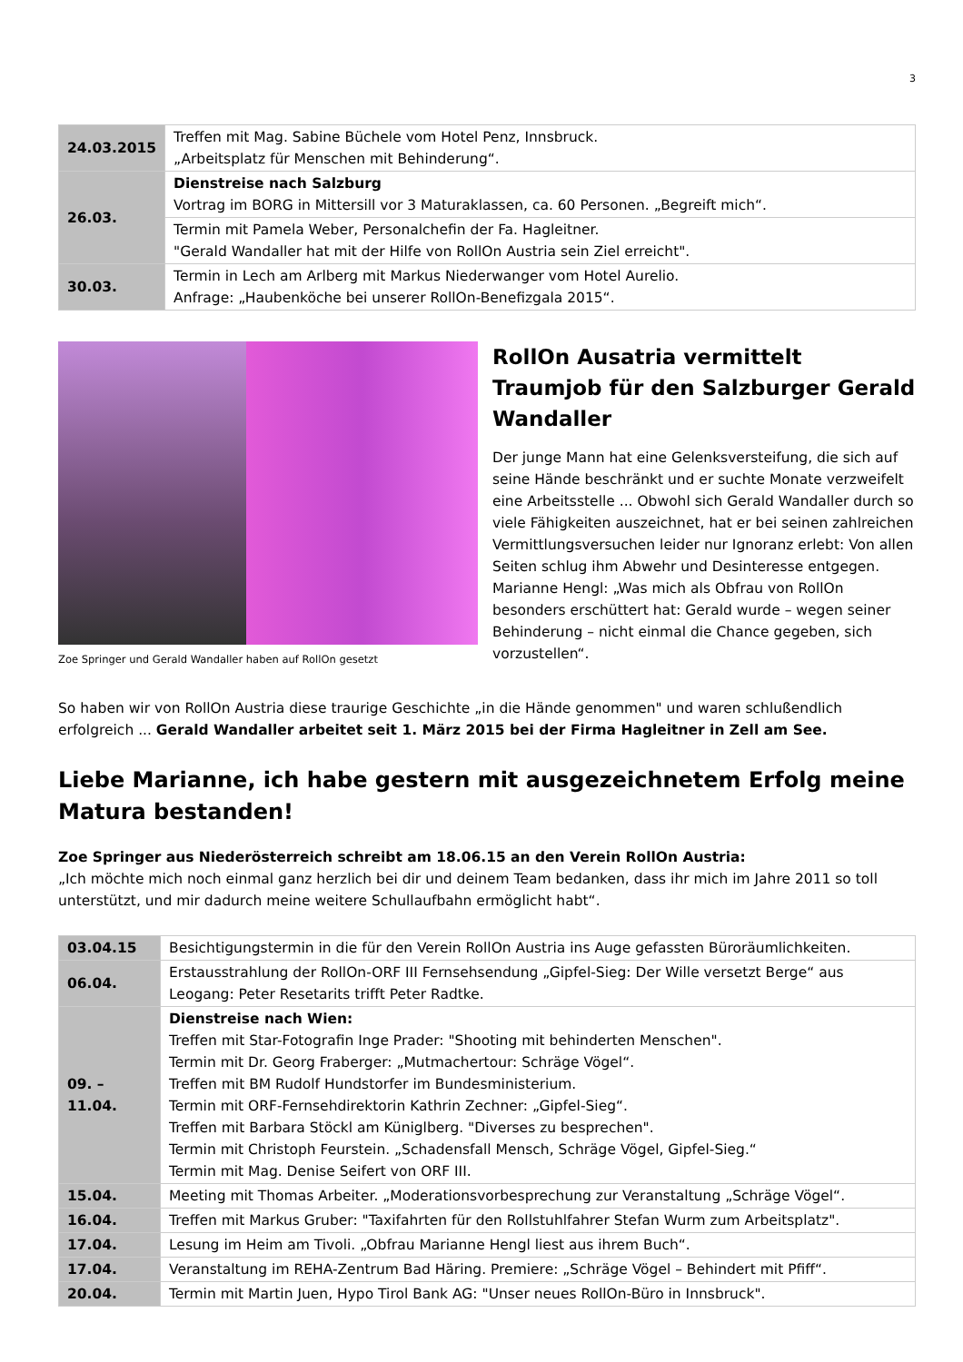3
| 24.03.2015 | Treffen mit Mag. Sabine Büchele vom Hotel Penz, Innsbruck. „Arbeitsplatz für Menschen mit Behinderung“. |
| 26.03. | Dienstreise nach Salzburg Vortrag im BORG in Mittersill vor 3 Maturaklassen, ca. 60 Personen. „Begreift mich“. |
| | Termin mit Pamela Weber, Personalchefin der Fa. Hagleitner. "Gerald Wandaller hat mit der Hilfe von RollOn Austria sein Ziel erreicht". |
| 30.03. | Termin in Lech am Arlberg mit Markus Niederwanger vom Hotel Aurelio. Anfrage: „Haubenköche bei unserer RollOn-Benefizgala 2015“. |
Zoe Springer und Gerald Wandaller haben auf RollOn gesetzt
RollOn Ausatria vermittelt Traumjob für den Salzburger Gerald Wandaller
Der junge Mann hat eine Gelenksversteifung, die sich auf seine Hände beschränkt und er suchte Monate verzweifelt eine Arbeitsstelle ... Obwohl sich Gerald Wandaller durch so viele Fähigkeiten auszeichnet, hat er bei seinen zahlreichen Vermittlungsversuchen leider nur Ignoranz erlebt: Von allen Seiten schlug ihm Abwehr und Desinteresse entgegen.
Marianne Hengl: „Was mich als Obfrau von RollOn besonders erschüttert hat: Gerald wurde – wegen seiner Behinderung – nicht einmal die Chance gegeben, sich vorzustellen“.
So haben wir von RollOn Austria diese traurige Geschichte „in die Hände genommen" und waren schlußendlich erfolgreich ... Gerald Wandaller arbeitet seit 1. März 2015 bei der Firma Hagleitner in Zell am See.
Liebe Marianne, ich habe gestern mit ausgezeichnetem Erfolg meine Matura bestanden!
Zoe Springer aus Niederösterreich schreibt am 18.06.15 an den Verein RollOn Austria:
„Ich möchte mich noch einmal ganz herzlich bei dir und deinem Team bedanken, dass ihr mich im Jahre 2011 so toll unterstützt, und mir dadurch meine weitere Schullaufbahn ermöglicht habt“.
| 03.04.15 | Besichtigungstermin in die für den Verein RollOn Austria ins Auge gefassten Büroräumlichkeiten. |
| 06.04. | Erstausstrahlung der RollOn-ORF III Fernsehsendung „Gipfel-Sieg: Der Wille versetzt Berge“ aus Leogang: Peter Resetarits trifft Peter Radtke. |
| 09. – 11.04. | Dienstreise nach Wien: Treffen mit Star-Fotografin Inge Prader: "Shooting mit behinderten Menschen". Termin mit Dr. Georg Fraberger: „Mutmachertour: Schräge Vögel“. Treffen mit BM Rudolf Hundstorfer im Bundesministerium. Termin mit ORF-Fernsehdirektorin Kathrin Zechner: „Gipfel-Sieg“. Treffen mit Barbara Stöckl am Küniglberg. "Diverses zu besprechen". Termin mit Christoph Feurstein. „Schadensfall Mensch, Schräge Vögel, Gipfel-Sieg.“ Termin mit Mag. Denise Seifert von ORF III. |
| 15.04. | Meeting mit Thomas Arbeiter. „Moderationsvorbesprechung zur Veranstaltung „Schräge Vögel“. |
| 16.04. | Treffen mit Markus Gruber: "Taxifahrten für den Rollstuhlfahrer Stefan Wurm zum Arbeitsplatz". |
| 17.04. | Lesung im Heim am Tivoli. „Obfrau Marianne Hengl liest aus ihrem Buch“. |
| 17.04. | Veranstaltung im REHA-Zentrum Bad Häring. Premiere: „Schräge Vögel – Behindert mit Pfiff“. |
| 20.04. | Termin mit Martin Juen, Hypo Tirol Bank AG: "Unser neues RollOn-Büro in Innsbruck". |